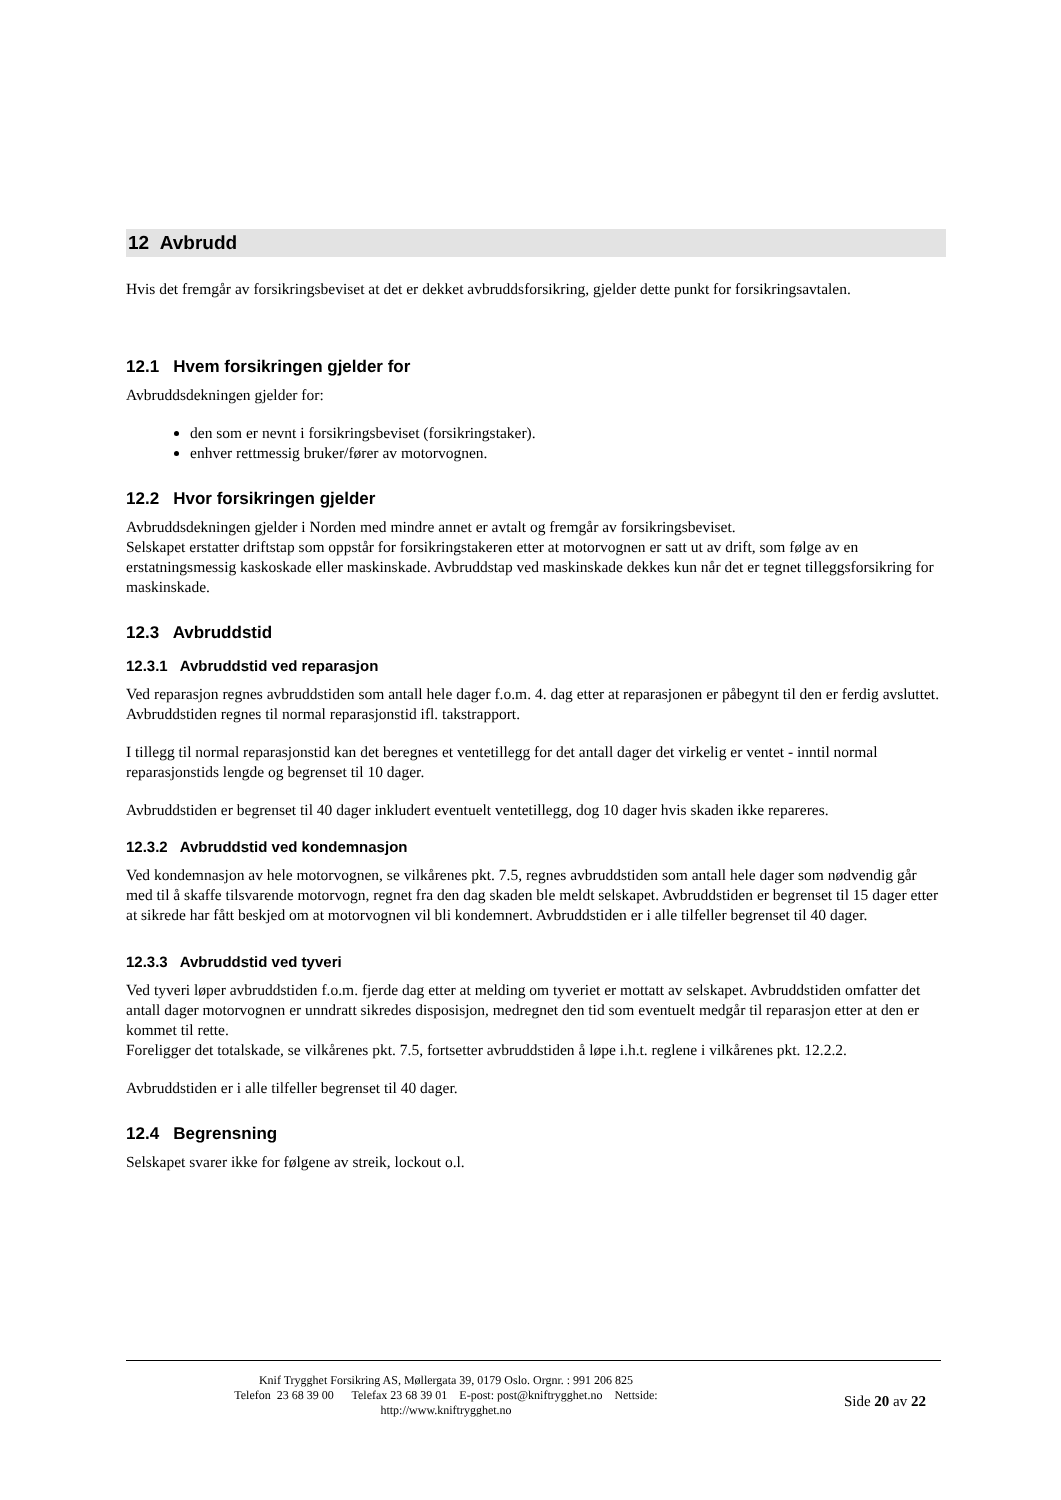12 Avbrudd
Hvis det fremgår av forsikringsbeviset at det er dekket avbruddsforsikring, gjelder dette punkt for forsikringsavtalen.
12.1 Hvem forsikringen gjelder for
Avbruddsdekningen gjelder for:
den som er nevnt i forsikringsbeviset (forsikringstaker).
enhver rettmessig bruker/fører av motorvognen.
12.2 Hvor forsikringen gjelder
Avbruddsdekningen gjelder i Norden med mindre annet er avtalt og fremgår av forsikringsbeviset.
Selskapet erstatter driftstap som oppstår for forsikringstakeren etter at motorvognen er satt ut av drift, som følge av en erstatningsmessig kaskoskade eller maskinskade. Avbruddstap ved maskinskade dekkes kun når det er tegnet tilleggsforsikring for maskinskade.
12.3 Avbruddstid
12.3.1 Avbruddstid ved reparasjon
Ved reparasjon regnes avbruddstiden som antall hele dager f.o.m. 4. dag etter at reparasjonen er påbegynt til den er ferdig avsluttet. Avbruddstiden regnes til normal reparasjonstid ifl. takstrapport.
I tillegg til normal reparasjonstid kan det beregnes et ventetillegg for det antall dager det virkelig er ventet - inntil normal reparasjonstids lengde og begrenset til 10 dager.
Avbruddstiden er begrenset til 40 dager inkludert eventuelt ventetillegg, dog 10 dager hvis skaden ikke repareres.
12.3.2 Avbruddstid ved kondemnasjon
Ved kondemnasjon av hele motorvognen, se vilkårenes pkt. 7.5, regnes avbruddstiden som antall hele dager som nødvendig går med til å skaffe tilsvarende motorvogn, regnet fra den dag skaden ble meldt selskapet. Avbruddstiden er begrenset til 15 dager etter at sikrede har fått beskjed om at motorvognen vil bli kondemnert. Avbruddstiden er i alle tilfeller begrenset til 40 dager.
12.3.3 Avbruddstid ved tyveri
Ved tyveri løper avbruddstiden f.o.m. fjerde dag etter at melding om tyveriet er mottatt av selskapet. Avbruddstiden omfatter det antall dager motorvognen er unndratt sikredes disposisjon, medregnet den tid som eventuelt medgår til reparasjon etter at den er kommet til rette.
Foreligger det totalskade, se vilkårenes pkt. 7.5, fortsetter avbruddstiden å løpe i.h.t. reglene i vilkårenes pkt. 12.2.2.
Avbruddstiden er i alle tilfeller begrenset til 40 dager.
12.4 Begrensning
Selskapet svarer ikke for følgene av streik, lockout o.l.
Knif Trygghet Forsikring AS, Møllergata 39, 0179 Oslo. Orgnr. : 991 206 825
Telefon 23 68 39 00 Telefax 23 68 39 01 E-post: post@kniftrygghet.no Nettside:
http://www.kniftrygghet.no
Side 20 av 22